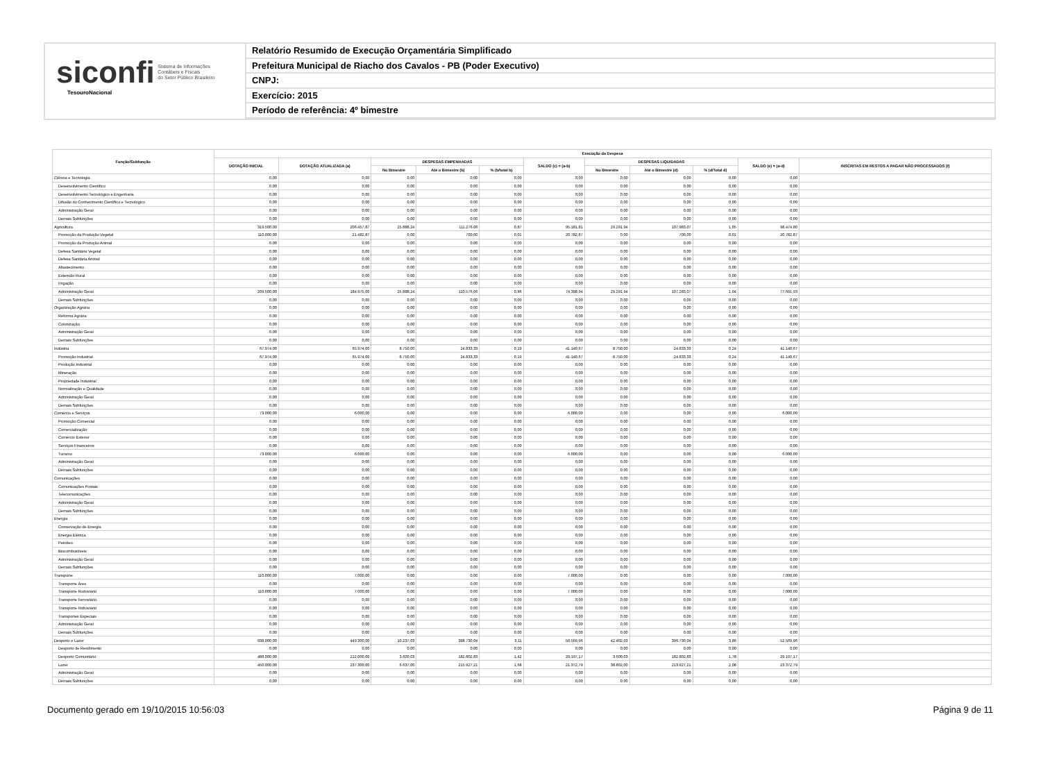siconfi Sistema de Informações
Contábeis e Fiscais
do Setor Público Brasileiro
TesouroNacional
Relatório Resumido de Execução Orçamentária Simplificado
Prefeitura Municipal de Riacho dos Cavalos - PB (Poder Executivo)
CNPJ:
Exercício: 2015
Período de referência: 4º bimestre
| Função/Subfunção | Execução da Despesa | | | | | | | | | | |
| --- | --- | --- | --- | --- | --- | --- | --- | --- | --- | --- | --- |
| | DOTAÇÃO INICIAL | DOTAÇÃO ATUALIZADA (a) | DESPESAS EMPENHADAS | | | SALDO (c) = (a-b) | DESPESAS LIQUIDADAS | | | SALDO (e) = (a-d) | INSCRITAS EM RESTOS A PAGAR NÃO PROCESSADOS (f) |
| | | | No Bimestre | Até o Bimestre (b) | % (b/total b) | | No Bimestre | Até o Bimestre (d) | % (d/Total d) | | |
| Ciência e Tecnologia | 0,00 | 0,00 | 0,00 | 0,00 | 0,00 | 0,00 | 0,00 | 0,00 | 0,00 | 0,00 | |
| Desenvolvimento Científico | 0,00 | 0,00 | 0,00 | 0,00 | 0,00 | 0,00 | 0,00 | 0,00 | 0,00 | 0,00 | |
| Desenvolvimento Tecnológico e Engenharia | 0,00 | 0,00 | 0,00 | 0,00 | 0,00 | 0,00 | 0,00 | 0,00 | 0,00 | 0,00 | |
| Difusão do Conhecimento Científico e Tecnológico | 0,00 | 0,00 | 0,00 | 0,00 | 0,00 | 0,00 | 0,00 | 0,00 | 0,00 | 0,00 | |
| Administração Geral | 0,00 | 0,00 | 0,00 | 0,00 | 0,00 | 0,00 | 0,00 | 0,00 | 0,00 | 0,00 | |
| Demais Subfunções | 0,00 | 0,00 | 0,00 | 0,00 | 0,00 | 0,00 | 0,00 | 0,00 | 0,00 | 0,00 | |
| Agricultura | 319.500,00 | 206.457,87 | 25.888,24 | 111.276,06 | 0,87 | 95.181,81 | 29.291,94 | 107.983,07 | 1,05 | 98.474,80 | |
| Promoção da Produção Vegetal | 110.000,00 | 21.482,87 | 0,00 | 700,00 | 0,01 | 20.782,87 | 0,00 | 700,00 | 0,01 | 20.782,87 | |
| Promoção da Produção Animal | 0,00 | 0,00 | 0,00 | 0,00 | 0,00 | 0,00 | 0,00 | 0,00 | 0,00 | 0,00 | |
| Defesa Sanitária Vegetal | 0,00 | 0,00 | 0,00 | 0,00 | 0,00 | 0,00 | 0,00 | 0,00 | 0,00 | 0,00 | |
| Defesa Sanitária Animal | 0,00 | 0,00 | 0,00 | 0,00 | 0,00 | 0,00 | 0,00 | 0,00 | 0,00 | 0,00 | |
| Abastecimento | 0,00 | 0,00 | 0,00 | 0,00 | 0,00 | 0,00 | 0,00 | 0,00 | 0,00 | 0,00 | |
| Extensão Rural | 0,00 | 0,00 | 0,00 | 0,00 | 0,00 | 0,00 | 0,00 | 0,00 | 0,00 | 0,00 | |
| Irrigação | 0,00 | 0,00 | 0,00 | 0,00 | 0,00 | 0,00 | 0,00 | 0,00 | 0,00 | 0,00 | |
| Administração Geral | 209.500,00 | 184.975,00 | 25.888,24 | 110.576,06 | 0,86 | 74.398,94 | 29.291,94 | 107.283,07 | 1,04 | 77.691,93 | |
| Demais Subfunções | 0,00 | 0,00 | 0,00 | 0,00 | 0,00 | 0,00 | 0,00 | 0,00 | 0,00 | 0,00 | |
| Organização Agrária | 0,00 | 0,00 | 0,00 | 0,00 | 0,00 | 0,00 | 0,00 | 0,00 | 0,00 | 0,00 | |
| Reforma Agrária | 0,00 | 0,00 | 0,00 | 0,00 | 0,00 | 0,00 | 0,00 | 0,00 | 0,00 | 0,00 | |
| Colonização | 0,00 | 0,00 | 0,00 | 0,00 | 0,00 | 0,00 | 0,00 | 0,00 | 0,00 | 0,00 | |
| Administração Geral | 0,00 | 0,00 | 0,00 | 0,00 | 0,00 | 0,00 | 0,00 | 0,00 | 0,00 | 0,00 | |
| Demais Subfunções | 0,00 | 0,00 | 0,00 | 0,00 | 0,00 | 0,00 | 0,00 | 0,00 | 0,00 | 0,00 | |
| Indústria | 67.974,00 | 65.974,00 | 8.750,00 | 24.833,33 | 0,19 | 41.140,67 | 8.750,00 | 24.833,33 | 0,24 | 41.140,67 | |
| Promoção Industrial | 67.974,00 | 65.974,00 | 8.750,00 | 24.833,33 | 0,19 | 41.140,67 | 8.750,00 | 24.833,33 | 0,24 | 41.140,67 | |
| Produção Industrial | 0,00 | 0,00 | 0,00 | 0,00 | 0,00 | 0,00 | 0,00 | 0,00 | 0,00 | 0,00 | |
| Mineração | 0,00 | 0,00 | 0,00 | 0,00 | 0,00 | 0,00 | 0,00 | 0,00 | 0,00 | 0,00 | |
| Propriedade Industrial | 0,00 | 0,00 | 0,00 | 0,00 | 0,00 | 0,00 | 0,00 | 0,00 | 0,00 | 0,00 | |
| Normalização e Qualidade | 0,00 | 0,00 | 0,00 | 0,00 | 0,00 | 0,00 | 0,00 | 0,00 | 0,00 | 0,00 | |
| Administração Geral | 0,00 | 0,00 | 0,00 | 0,00 | 0,00 | 0,00 | 0,00 | 0,00 | 0,00 | 0,00 | |
| Demais Subfunções | 0,00 | 0,00 | 0,00 | 0,00 | 0,00 | 0,00 | 0,00 | 0,00 | 0,00 | 0,00 | |
| Comércio e Serviços | 73.000,00 | 6.000,00 | 0,00 | 0,00 | 0,00 | 6.000,00 | 0,00 | 0,00 | 0,00 | 6.000,00 | |
| Promoção Comercial | 0,00 | 0,00 | 0,00 | 0,00 | 0,00 | 0,00 | 0,00 | 0,00 | 0,00 | 0,00 | |
| Comercialização | 0,00 | 0,00 | 0,00 | 0,00 | 0,00 | 0,00 | 0,00 | 0,00 | 0,00 | 0,00 | |
| Comércio Exterior | 0,00 | 0,00 | 0,00 | 0,00 | 0,00 | 0,00 | 0,00 | 0,00 | 0,00 | 0,00 | |
| Serviços Financeiros | 0,00 | 0,00 | 0,00 | 0,00 | 0,00 | 0,00 | 0,00 | 0,00 | 0,00 | 0,00 | |
| Turismo | 73.000,00 | 6.000,00 | 0,00 | 0,00 | 0,00 | 6.000,00 | 0,00 | 0,00 | 0,00 | 6.000,00 | |
| Administração Geral | 0,00 | 0,00 | 0,00 | 0,00 | 0,00 | 0,00 | 0,00 | 0,00 | 0,00 | 0,00 | |
| Demais Subfunções | 0,00 | 0,00 | 0,00 | 0,00 | 0,00 | 0,00 | 0,00 | 0,00 | 0,00 | 0,00 | |
| Comunicações | 0,00 | 0,00 | 0,00 | 0,00 | 0,00 | 0,00 | 0,00 | 0,00 | 0,00 | 0,00 | |
| Comunicações Postais | 0,00 | 0,00 | 0,00 | 0,00 | 0,00 | 0,00 | 0,00 | 0,00 | 0,00 | 0,00 | |
| Telecomunicações | 0,00 | 0,00 | 0,00 | 0,00 | 0,00 | 0,00 | 0,00 | 0,00 | 0,00 | 0,00 | |
| Administração Geral | 0,00 | 0,00 | 0,00 | 0,00 | 0,00 | 0,00 | 0,00 | 0,00 | 0,00 | 0,00 | |
| Demais Subfunções | 0,00 | 0,00 | 0,00 | 0,00 | 0,00 | 0,00 | 0,00 | 0,00 | 0,00 | 0,00 | |
| Energia | 0,00 | 0,00 | 0,00 | 0,00 | 0,00 | 0,00 | 0,00 | 0,00 | 0,00 | 0,00 | |
| Conservação de Energia | 0,00 | 0,00 | 0,00 | 0,00 | 0,00 | 0,00 | 0,00 | 0,00 | 0,00 | 0,00 | |
| Energia Elétrica | 0,00 | 0,00 | 0,00 | 0,00 | 0,00 | 0,00 | 0,00 | 0,00 | 0,00 | 0,00 | |
| Petróleo | 0,00 | 0,00 | 0,00 | 0,00 | 0,00 | 0,00 | 0,00 | 0,00 | 0,00 | 0,00 | |
| Biocombustíveis | 0,00 | 0,00 | 0,00 | 0,00 | 0,00 | 0,00 | 0,00 | 0,00 | 0,00 | 0,00 | |
| Administração Geral | 0,00 | 0,00 | 0,00 | 0,00 | 0,00 | 0,00 | 0,00 | 0,00 | 0,00 | 0,00 | |
| Demais Subfunções | 0,00 | 0,00 | 0,00 | 0,00 | 0,00 | 0,00 | 0,00 | 0,00 | 0,00 | 0,00 | |
| Transporte | 110.000,00 | 7.000,00 | 0,00 | 0,00 | 0,00 | 7.000,00 | 0,00 | 0,00 | 0,00 | 7.000,00 | |
| Transporte Áreo | 0,00 | 0,00 | 0,00 | 0,00 | 0,00 | 0,00 | 0,00 | 0,00 | 0,00 | 0,00 | |
| Transporte Rodoviário | 110.000,00 | 7.000,00 | 0,00 | 0,00 | 0,00 | 7.000,00 | 0,00 | 0,00 | 0,00 | 7.000,00 | |
| Transporte Ferroviário | 0,00 | 0,00 | 0,00 | 0,00 | 0,00 | 0,00 | 0,00 | 0,00 | 0,00 | 0,00 | |
| Transporte Hidroviário | 0,00 | 0,00 | 0,00 | 0,00 | 0,00 | 0,00 | 0,00 | 0,00 | 0,00 | 0,00 | |
| Transportes Especiais | 0,00 | 0,00 | 0,00 | 0,00 | 0,00 | 0,00 | 0,00 | 0,00 | 0,00 | 0,00 | |
| Administração Geral | 0,00 | 0,00 | 0,00 | 0,00 | 0,00 | 0,00 | 0,00 | 0,00 | 0,00 | 0,00 | |
| Demais Subfunções | 0,00 | 0,00 | 0,00 | 0,00 | 0,00 | 0,00 | 0,00 | 0,00 | 0,00 | 0,00 | |
| Desporto e Lazer | 938.000,00 | 449.300,00 | 10.237,03 | 398.730,04 | 3,11 | 50.569,96 | 42.402,03 | 396.730,04 | 3,86 | 52.569,96 | |
| Desporto de Rendimento | 0,00 | 0,00 | 0,00 | 0,00 | 0,00 | 0,00 | 0,00 | 0,00 | 0,00 | 0,00 | |
| Desporto Comunitário | 488.000,00 | 212.000,00 | 3.600,03 | 182.802,83 | 1,42 | 29.197,17 | 3.600,03 | 182.802,83 | 1,78 | 29.197,17 | |
| Lazer | 450.000,00 | 237.300,00 | 6.637,00 | 215.927,21 | 1,68 | 21.372,79 | 38.802,00 | 213.927,21 | 2,08 | 23.372,79 | |
| Administração Geral | 0,00 | 0,00 | 0,00 | 0,00 | 0,00 | 0,00 | 0,00 | 0,00 | 0,00 | 0,00 | |
| Demais Subfunções | 0,00 | 0,00 | 0,00 | 0,00 | 0,00 | 0,00 | 0,00 | 0,00 | 0,00 | 0,00 | |
Documento gerado em 19/10/2015 10:56:03 Página 9 de 11